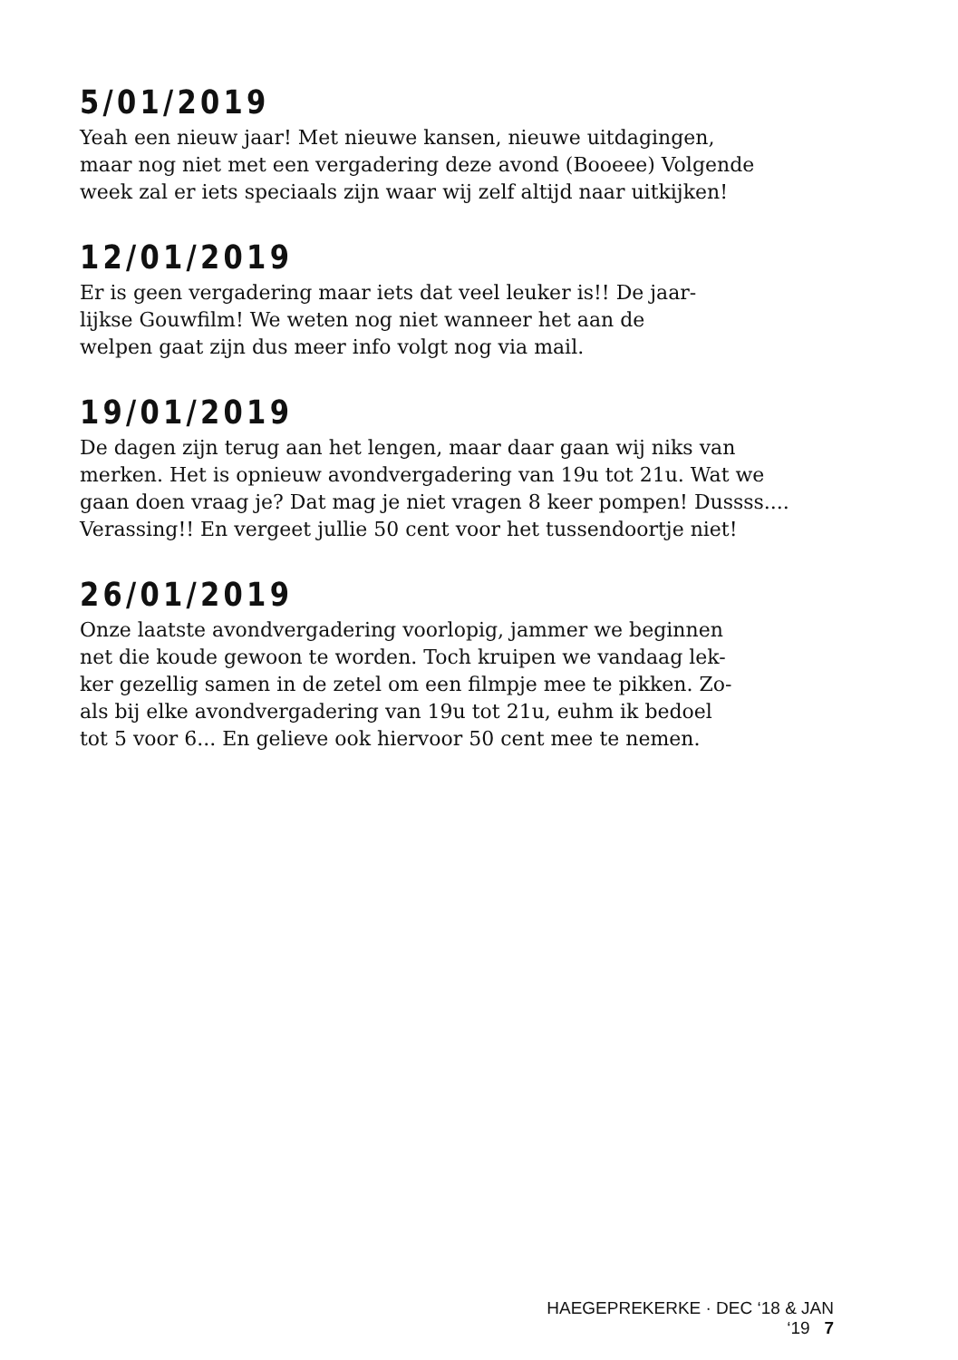5/01/2019
Yeah een nieuw jaar! Met nieuwe kansen, nieuwe uitdagingen,
maar nog niet met een vergadering deze avond (Booeee) Volgende
week zal er iets speciaals zijn waar wij zelf altijd naar uitkijken!
12/01/2019
Er is geen vergadering maar iets dat veel leuker is!! De jaar-
lijkse Gouwfilm! We weten nog niet wanneer het aan de
welpen gaat zijn dus meer info volgt nog via mail.
19/01/2019
De dagen zijn terug aan het lengen, maar daar gaan wij niks van
merken. Het is opnieuw avondvergadering van 19u tot 21u. Wat we
gaan doen vraag je? Dat mag je niet vragen 8 keer pompen! Dussss....
Verassing!! En vergeet jullie 50 cent voor het tussendoortje niet!
26/01/2019
Onze laatste avondvergadering voorlopig, jammer we beginnen
net die koude gewoon te worden. Toch kruipen we vandaag lek-
ker gezellig samen in de zetel om een filmpje mee te pikken. Zo-
als bij elke avondvergadering van 19u tot 21u, euhm ik bedoel
tot 5 voor 6... En gelieve ook hiervoor 50 cent mee te nemen.
HAEGEPREKERKE · DEC ‘18 & JAN ‘19 7